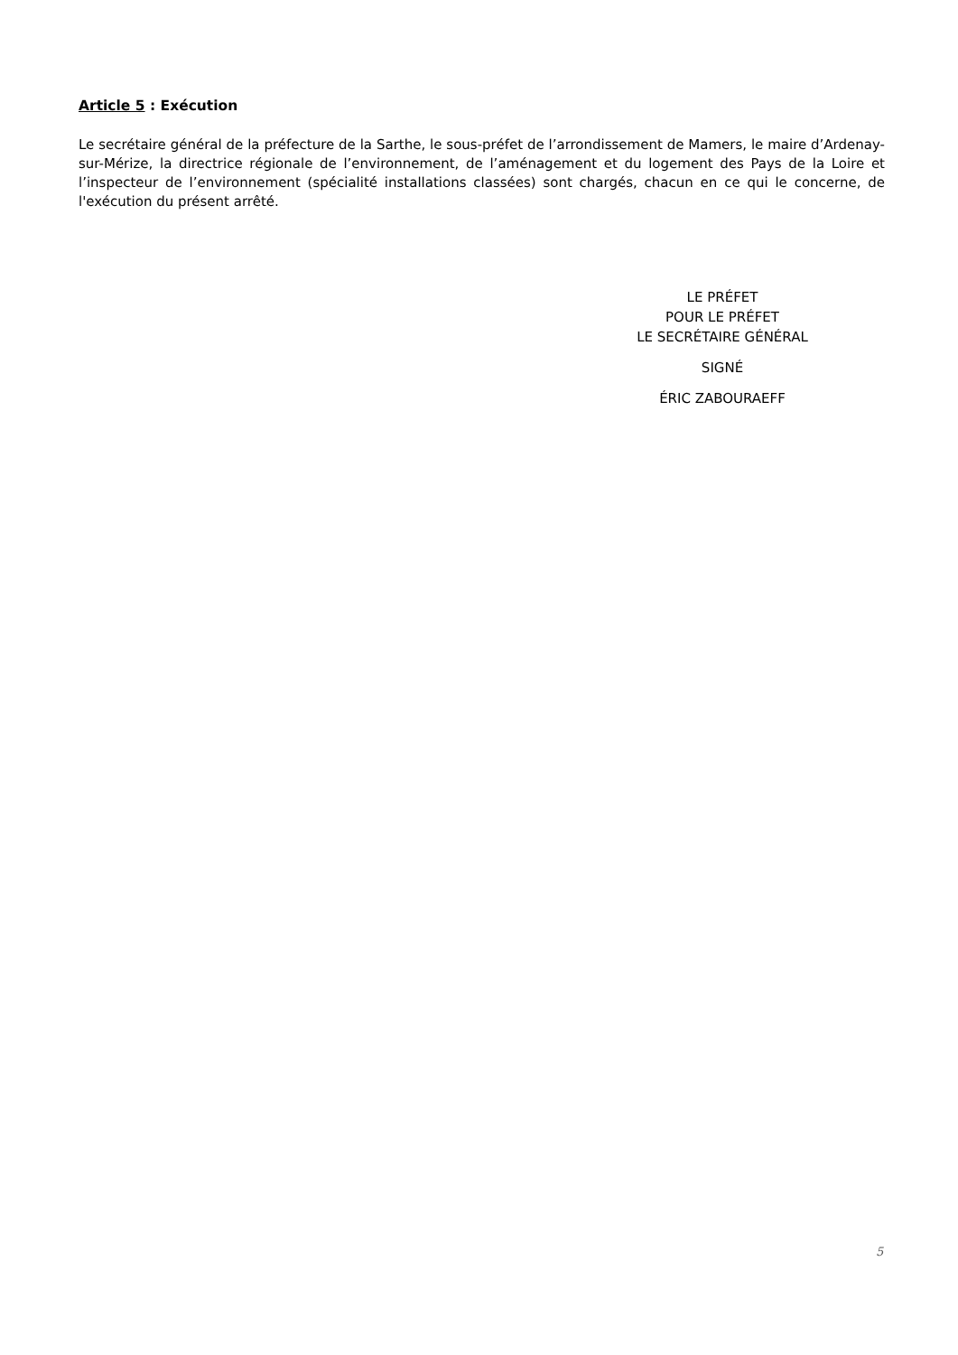Article 5 : Exécution
Le secrétaire général de la préfecture de la Sarthe, le sous-préfet de l’arrondissement de Mamers, le maire d’Ardenay-sur-Mérize, la directrice régionale de l’environnement, de l’aménagement et du logement des Pays de la Loire et l’inspecteur de l’environnement (spécialité installations classées) sont chargés, chacun en ce qui le concerne, de l'exécution du présent arrêté.
LE PRÉFET
POUR LE PRÉFET
LE SECRÉTAIRE GÉNÉRAL
SIGNÉ
ÉRIC ZABOURAEFF
5